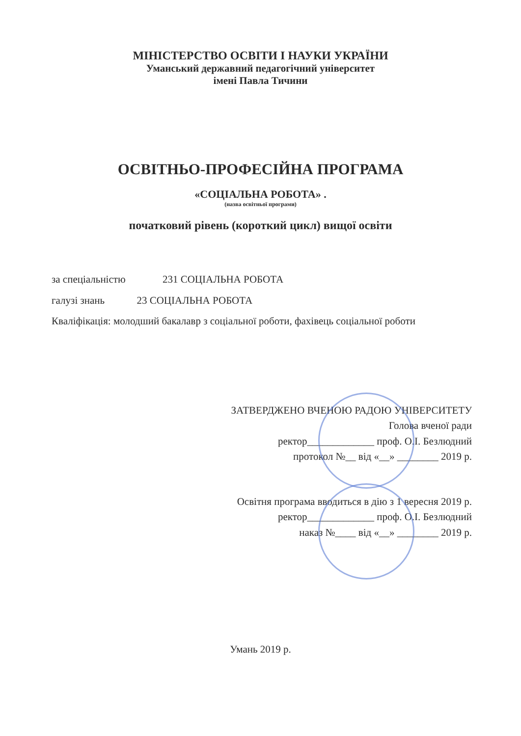МІНІСТЕРСТВО ОСВІТИ І НАУКИ УКРАЇНИ
Уманський державний педагогічний університет
імені Павла Тичини
ОСВІТНЬО-ПРОФЕСІЙНА ПРОГРАМА
«СОЦІАЛЬНА РОБОТА» .
(назва освітньої програми)
початковий рівень (короткий цикл) вищої освіти
за спеціальністю 231 СОЦІАЛЬНА РОБОТА
галузі знань 23 СОЦІАЛЬНА РОБОТА
Кваліфікація: молодший бакалавр з соціальної роботи, фахівець соціальної роботи
ЗАТВЕРДЖЕНО ВЧЕНОЮ РАДОЮ УНІВЕРСИТЕТУ
Голова вченої ради
ректор_____________ проф. О.І. Безлюдний
протокол №__ від «__» ________ 2019 р.
Освітня програма вводиться в дію з 1 вересня 2019 р.
ректор_____________ проф. О.І. Безлюдний
наказ №____ від «__» ________ 2019 р.
Умань 2019 р.